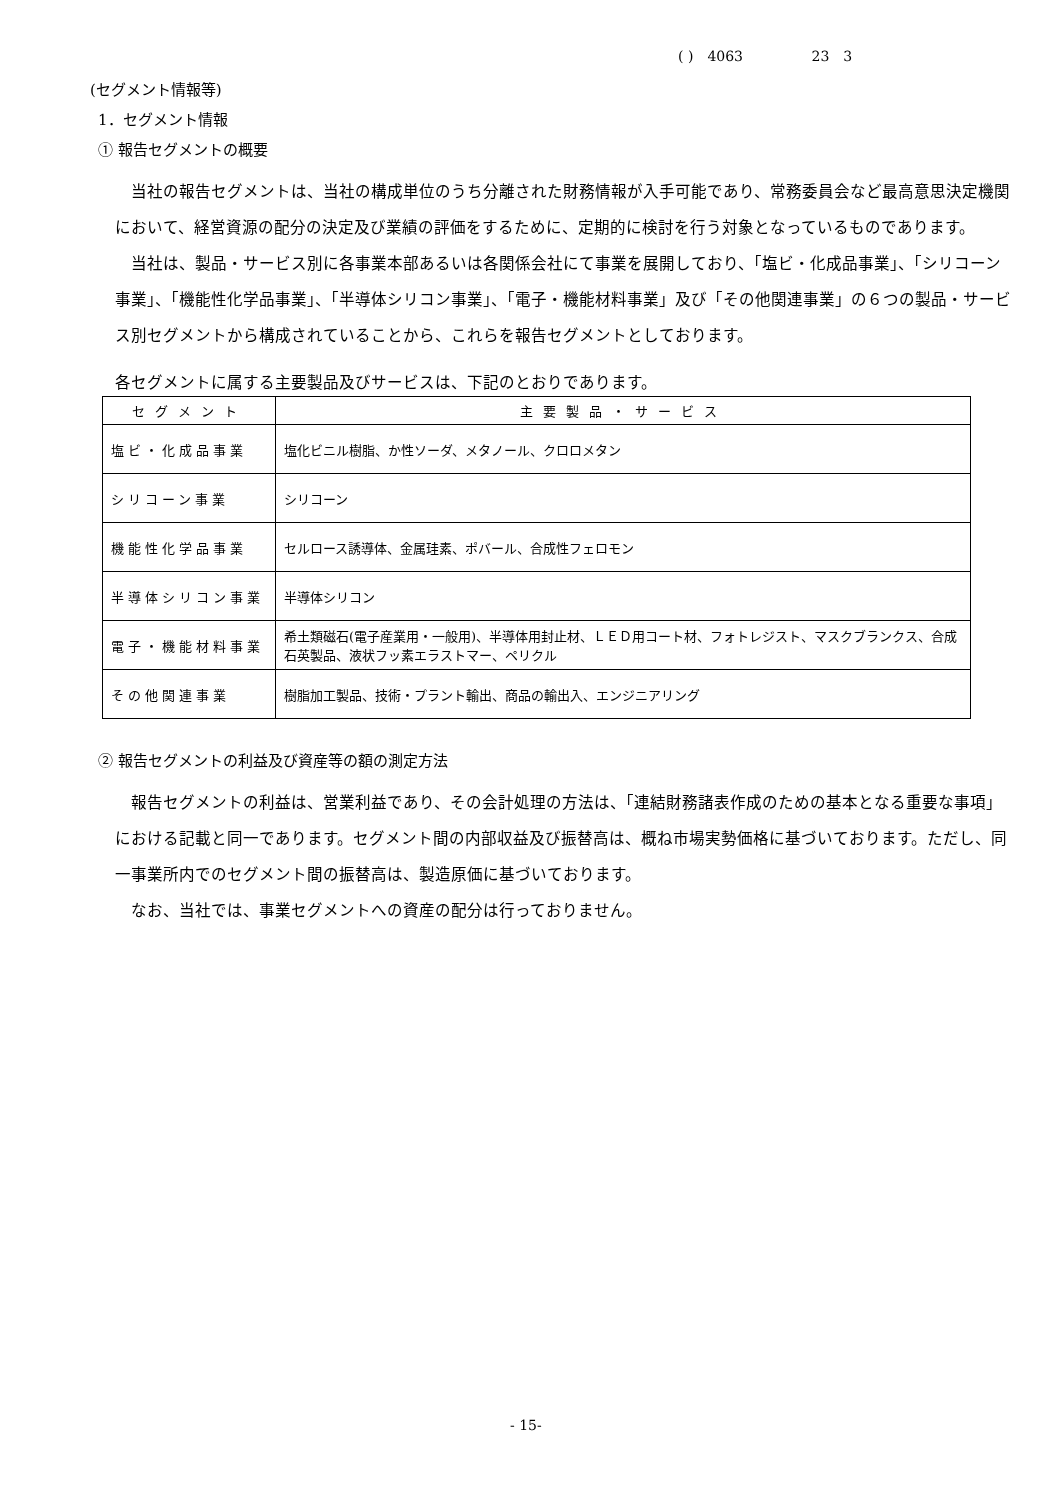( ) 4063 23 3
(セグメント情報等)
1．セグメント情報
① 報告セグメントの概要
　当社の報告セグメントは、当社の構成単位のうち分離された財務情報が入手可能であり、常務委員会など最高意思決定機関において、経営資源の配分の決定及び業績の評価をするために、定期的に検討を行う対象となっているものであります。
　当社は、製品・サービス別に各事業本部あるいは各関係会社にて事業を展開しており、「塩ビ・化成品事業」、「シリコーン事業」、「機能性化学品事業」、「半導体シリコン事業」、「電子・機能材料事業」及び「その他関連事業」の６つの製品・サービス別セグメントから構成されていることから、これらを報告セグメントとしております。
各セグメントに属する主要製品及びサービスは、下記のとおりであります。
| セグメント | 主要製品・サービス |
| --- | --- |
| 塩ビ・化成品事業 | 塩化ビニル樹脂、か性ソーダ、メタノール、クロロメタン |
| シリコーン事業 | シリコーン |
| 機能性化学品事業 | セルロース誘導体、金属珪素、ポバール、合成性フェロモン |
| 半導体シリコン事業 | 半導体シリコン |
| 電子・機能材料事業 | 希土類磁石(電子産業用・一般用)、半導体用封止材、ＬＥＤ用コート材、フォトレジスト、マスクブランクス、合成石英製品、液状フッ素エラストマー、ペリクル |
| その他関連事業 | 樹脂加工製品、技術・プラント輸出、商品の輸出入、エンジニアリング |
② 報告セグメントの利益及び資産等の額の測定方法
　報告セグメントの利益は、営業利益であり、その会計処理の方法は、「連結財務諸表作成のための基本となる重要な事項」における記載と同一であります。セグメント間の内部収益及び振替高は、概ね市場実勢価格に基づいております。ただし、同一事業所内でのセグメント間の振替高は、製造原価に基づいております。
　なお、当社では、事業セグメントへの資産の配分は行っておりません。
- 15-